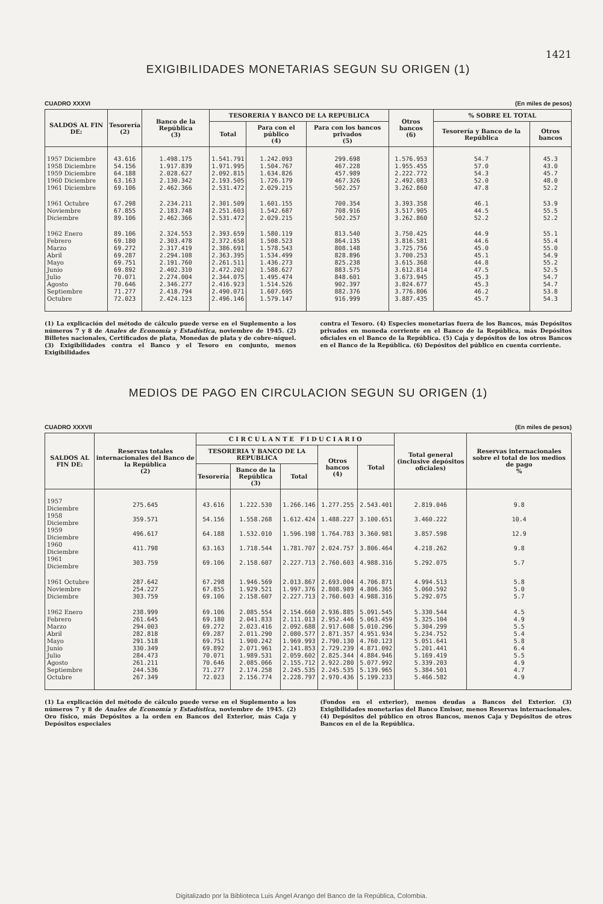1421
EXIGIBILIDADES MONETARIAS SEGUN SU ORIGEN (1)
CUADRO XXXVI (En miles de pesos)
| SALDOS AL FIN DE: | Tesorería (2) | Banco de la República (3) | TESORERIA Y BANCO DE LA REPUBLICA | | | Otros bancos (6) | % SOBRE EL TOTAL | |
| --- | --- | --- | --- | --- | --- | --- | --- | --- |
| | | | Total | Para con el público (4) | Para con los bancos privados (5) | | Tesorería y Banco de la República | Otros bancos |
| 1957 Diciembre | 43.616 | 1.498.175 | 1.541.791 | 1.242.093 | 299.698 | 1.576.953 | 54.7 | 45.3 |
| 1958 Diciembre | 54.156 | 1.917.839 | 1.971.995 | 1.504.767 | 467.228 | 1.955.455 | 57.0 | 43.0 |
| 1959 Diciembre | 64.188 | 2.028.627 | 2.092.815 | 1.634.826 | 457.989 | 2.222.772 | 54.3 | 45.7 |
| 1960 Diciembre | 63.163 | 2.130.342 | 2.193.505 | 1.726.179 | 467.326 | 2.492.083 | 52.0 | 48.0 |
| 1961 Diciembre | 69.106 | 2.462.366 | 2.531.472 | 2.029.215 | 502.257 | 3.262.860 | 47.8 | 52.2 |
| 1961 Octubre | 67.298 | 2.234.211 | 2.301.509 | 1.601.155 | 700.354 | 3.393.358 | 46.1 | 53.9 |
| Noviembre | 67.855 | 2.183.748 | 2.251.603 | 1.542.687 | 708.916 | 3.517.905 | 44.5 | 55.5 |
| Diciembre | 89.106 | 2.462.366 | 2.531.472 | 2.029.215 | 502.257 | 3.262.860 | 52.2 | 52.2 |
| 1962 Enero | 89.106 | 2.324.553 | 2.393.659 | 1.580.119 | 813.540 | 3.750.425 | 44.9 | 55.1 |
| Febrero | 69.180 | 2.303.478 | 2.372.658 | 1.508.523 | 864.135 | 3.816.581 | 44.6 | 55.4 |
| Marzo | 69.272 | 2.317.419 | 2.386.691 | 1.578.543 | 808.148 | 3.725.756 | 45.0 | 55.0 |
| Abril | 69.287 | 2.294.108 | 2.363.395 | 1.534.499 | 828.896 | 3.700.253 | 45.1 | 54.9 |
| Mayo | 69.751 | 2.191.760 | 2.261.511 | 1.436.273 | 825.238 | 3.615.368 | 44.8 | 55.2 |
| Junio | 69.892 | 2.402.310 | 2.472.202 | 1.588.627 | 883.575 | 3.612.814 | 47.5 | 52.5 |
| Julio | 70.071 | 2.274.004 | 2.344.075 | 1.495.474 | 848.601 | 3.673.945 | 45.3 | 54.7 |
| Agosto | 70.646 | 2.346.277 | 2.416.923 | 1.514.526 | 902.397 | 3.824.677 | 45.3 | 54.7 |
| Septiembre | 71.277 | 2.418.794 | 2.490.071 | 1.607.695 | 882.376 | 3.776.806 | 46.2 | 53.8 |
| Octubre | 72.023 | 2.424.123 | 2.496.146 | 1.579.147 | 916.999 | 3.887.435 | 45.7 | 54.3 |
(1) La explicación del método de cálculo puede verse en el Suplemento a los números 7 y 8 de Anales de Economía y Estadística, noviembre de 1945. (2) Billetes nacionales, Certificados de plata, Monedas de plata y de cobre-níquel. (3) Exigibilidades contra el Banco y el Tesoro en conjunto, menos Exigibilidades
contra el Tesoro. (4) Especies monetarias fuera de los Bancos, más Depósitos privados en moneda corriente en el Banco de la República, más Depósitos oficiales en el Banco de la República. (5) Caja y depósitos de los otros Bancos en el Banco de la República. (6) Depósitos del público en cuenta corriente.
MEDIOS DE PAGO EN CIRCULACION SEGUN SU ORIGEN (1)
CUADRO XXXVII (En miles de pesos)
| SALDOS AL FIN DE: | Reservas totales internacionales del Banco de la República (2) | C I R C U L A N T E F I D U C I A R I O | | | | | Total general (inclusive depósitos oficiales) | Reservas internacionales sobre el total de los medios de pago % |
| --- | --- | --- | --- | --- | --- | --- | --- | --- |
| | | TESORERIA Y BANCO DE LA REPUBLICA | | | Otros bancos (4) | Total | | |
| | | Tesorería | Banco de la República (3) | Total | | | | |
| 1957 Diciembre | 275.645 | 43.616 | 1.222.530 | 1.266.146 | 1.277.255 | 2.543.401 | 2.819.046 | 9.8 |
| 1958 Diciembre | 359.571 | 54.156 | 1.558.268 | 1.612.424 | 1.488.227 | 3.100.651 | 3.460.222 | 10.4 |
| 1959 Diciembre | 496.617 | 64.188 | 1.532.010 | 1.596.198 | 1.764.783 | 3.360.981 | 3.857.598 | 12.9 |
| 1960 Diciembre | 411.798 | 63.163 | 1.718.544 | 1.781.707 | 2.024.757 | 3.806.464 | 4.218.262 | 9.8 |
| 1961 Diciembre | 303.759 | 69.106 | 2.158.607 | 2.227.713 | 2.760.603 | 4.988.316 | 5.292.075 | 5.7 |
| 1961 Octubre | 287.642 | 67.298 | 1.946.569 | 2.013.867 | 2.693.004 | 4.706.871 | 4.994.513 | 5.8 |
| Noviembre | 254.227 | 67.855 | 1.929.521 | 1.997.376 | 2.808.989 | 4.806.365 | 5.060.592 | 5.0 |
| Diciembre | 303.759 | 69.106 | 2.158.607 | 2.227.713 | 2.760.603 | 4.988.316 | 5.292.075 | 5.7 |
| 1962 Enero | 238.999 | 69.106 | 2.085.554 | 2.154.660 | 2.936.885 | 5.091.545 | 5.330.544 | 4.5 |
| Febrero | 261.645 | 69.180 | 2.041.833 | 2.111.013 | 2.952.446 | 5.063.459 | 5.325.104 | 4.9 |
| Marzo | 294.003 | 69.272 | 2.023.416 | 2.092.688 | 2.917.608 | 5.010.296 | 5.304.299 | 5.5 |
| Abril | 282.818 | 69.287 | 2.011.290 | 2.080.577 | 2.871.357 | 4.951.934 | 5.234.752 | 5.4 |
| Mayo | 291.518 | 69.751 | 1.900.242 | 1.969.993 | 2.790.130 | 4.760.123 | 5.051.641 | 5.8 |
| Junio | 330.349 | 69.892 | 2.071.961 | 2.141.853 | 2.729.239 | 4.871.092 | 5.201.441 | 6.4 |
| Julio | 284.473 | 70.071 | 1.989.531 | 2.059.602 | 2.825.344 | 4.884.946 | 5.169.419 | 5.5 |
| Agosto | 261.211 | 70.646 | 2.085.066 | 2.155.712 | 2.922.280 | 5.077.992 | 5.339.203 | 4.9 |
| Septiembre | 244.536 | 71.277 | 2.174.258 | 2.245.535 | 2.245.535 | 5.139.965 | 5.384.501 | 4.7 |
| Octubre | 267.349 | 72.023 | 2.156.774 | 2.228.797 | 2.970.436 | 5.199.233 | 5.466.582 | 4.9 |
(1) La explicación del método de cálculo puede verse en el Suplemento a los números 7 y 8 de Anales de Economía y Estadística, noviembre de 1945. (2) Oro físico, más Depósitos a la orden en Bancos del Exterior, más Caja y Depósitos especiales
(Fondos en el exterior), menos deudas a Bancos del Exterior. (3) Exigibilidades monetarias del Banco Emisor, menos Reservas internacionales. (4) Depósitos del público en otros Bancos, menos Caja y Depósitos de otros Bancos en el de la República.
Digitalizado por la Biblioteca Luis Ángel Arango del Banco de la República, Colombia.